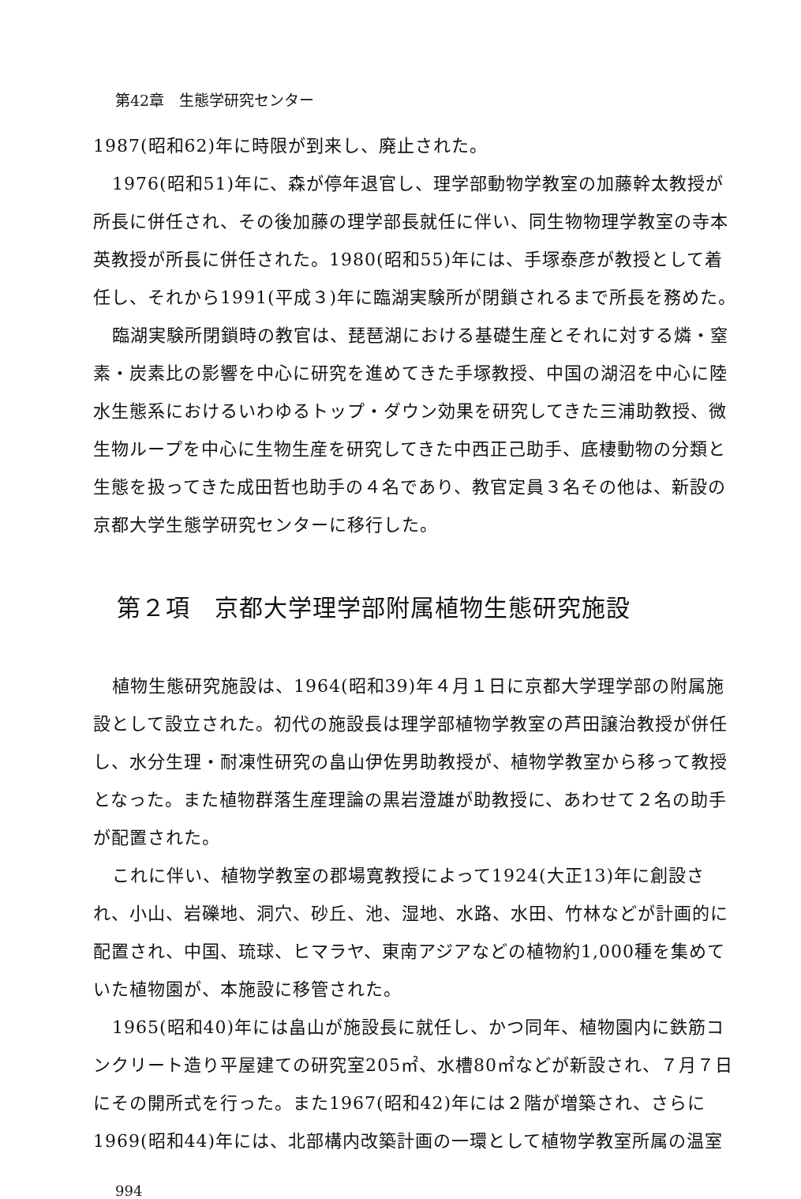第42章　生態学研究センター
1987(昭和62)年に時限が到来し、廃止された。
1976(昭和51)年に、森が停年退官し、理学部動物学教室の加藤幹太教授が所長に併任され、その後加藤の理学部長就任に伴い、同生物物理学教室の寺本英教授が所長に併任された。1980(昭和55)年には、手塚泰彦が教授として着任し、それから1991(平成３)年に臨湖実験所が閉鎖されるまで所長を務めた。
臨湖実験所閉鎖時の教官は、琵琶湖における基礎生産とそれに対する燐・窒素・炭素比の影響を中心に研究を進めてきた手塚教授、中国の湖沼を中心に陸水生態系におけるいわゆるトップ・ダウン効果を研究してきた三浦助教授、微生物ループを中心に生物生産を研究してきた中西正己助手、底棲動物の分類と生態を扱ってきた成田哲也助手の４名であり、教官定員３名その他は、新設の京都大学生態学研究センターに移行した。
第２項　京都大学理学部附属植物生態研究施設
植物生態研究施設は、1964(昭和39)年４月１日に京都大学理学部の附属施設として設立された。初代の施設長は理学部植物学教室の芦田譲治教授が併任し、水分生理・耐凍性研究の畠山伊佐男助教授が、植物学教室から移って教授となった。また植物群落生産理論の黒岩澄雄が助教授に、あわせて２名の助手が配置された。
これに伴い、植物学教室の郡場寛教授によって1924(大正13)年に創設され、小山、岩礫地、洞穴、砂丘、池、湿地、水路、水田、竹林などが計画的に配置され、中国、琉球、ヒマラヤ、東南アジアなどの植物約1,000種を集めていた植物園が、本施設に移管された。
1965(昭和40)年には畠山が施設長に就任し、かつ同年、植物園内に鉄筋コンクリート造り平屋建ての研究室205㎡、水槽80㎡などが新設され、７月７日にその開所式を行った。また1967(昭和42)年には２階が増築され、さらに1969(昭和44)年には、北部構内改築計画の一環として植物学教室所属の温室
994